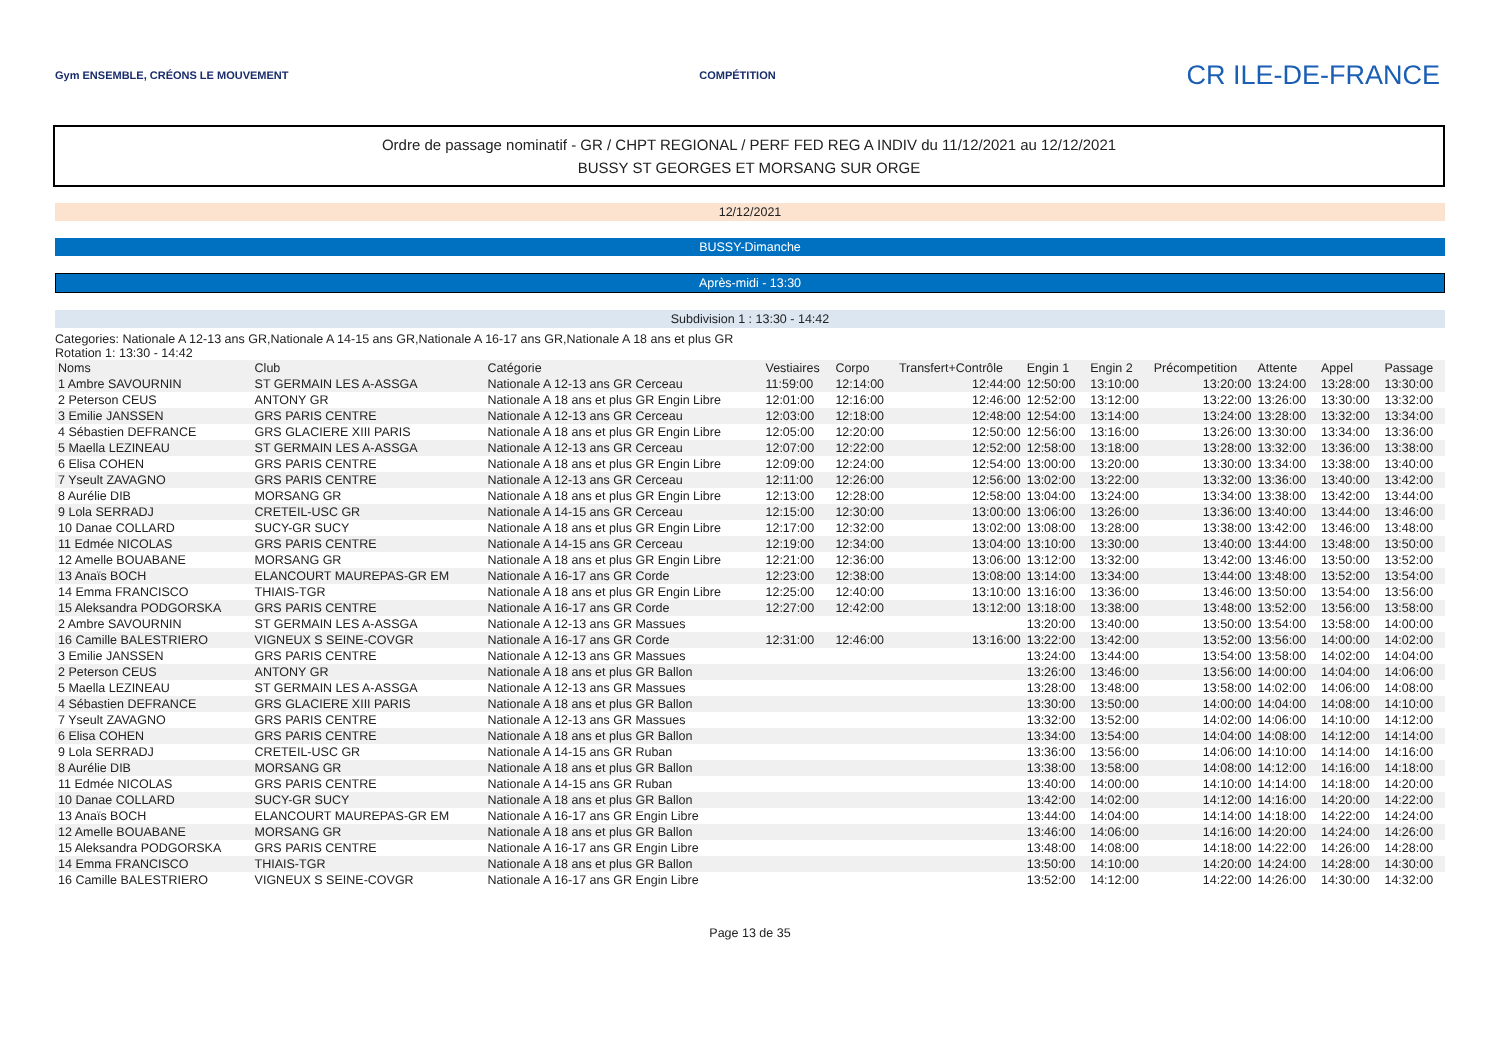Gym ENSEMBLE, CRÉONS LE MOUVEMENT
COMPÉTITION
CR ILE-DE-FRANCE
Ordre de passage nominatif - GR / CHPT REGIONAL / PERF FED REG A INDIV du 11/12/2021 au 12/12/2021
BUSSY ST GEORGES ET MORSANG SUR ORGE
12/12/2021
BUSSY-Dimanche
Après-midi - 13:30
Subdivision 1 : 13:30 - 14:42
Categories: Nationale A 12-13 ans GR,Nationale A 14-15 ans GR,Nationale A 16-17 ans GR,Nationale A 18 ans et plus GR
Rotation 1: 13:30 - 14:42
| Noms | Club | Catégorie | Vestiaires | Corpo | Transfert+Contrôle | Engin 1 | Engin 2 | Précompetition | Attente | Appel | Passage |
| --- | --- | --- | --- | --- | --- | --- | --- | --- | --- | --- | --- |
| 1 Ambre SAVOURNIN | ST GERMAIN LES A-ASSGA | Nationale A 12-13 ans GR Cerceau | 11:59:00 | 12:14:00 | 12:44:00 | 12:50:00 | 13:10:00 | 13:20:00 | 13:24:00 | 13:28:00 | 13:30:00 |
| 2 Peterson CEUS | ANTONY GR | Nationale A 18 ans et plus GR Engin Libre | 12:01:00 | 12:16:00 | 12:46:00 | 12:52:00 | 13:12:00 | 13:22:00 | 13:26:00 | 13:30:00 | 13:32:00 |
| 3 Emilie JANSSEN | GRS PARIS CENTRE | Nationale A 12-13 ans GR Cerceau | 12:03:00 | 12:18:00 | 12:48:00 | 12:54:00 | 13:14:00 | 13:24:00 | 13:28:00 | 13:32:00 | 13:34:00 |
| 4 Sébastien DEFRANCE | GRS GLACIERE XIII PARIS | Nationale A 18 ans et plus GR Engin Libre | 12:05:00 | 12:20:00 | 12:50:00 | 12:56:00 | 13:16:00 | 13:26:00 | 13:30:00 | 13:34:00 | 13:36:00 |
| 5 Maella LEZINEAU | ST GERMAIN LES A-ASSGA | Nationale A 12-13 ans GR Cerceau | 12:07:00 | 12:22:00 | 12:52:00 | 12:58:00 | 13:18:00 | 13:28:00 | 13:32:00 | 13:36:00 | 13:38:00 |
| 6 Elisa COHEN | GRS PARIS CENTRE | Nationale A 18 ans et plus GR Engin Libre | 12:09:00 | 12:24:00 | 12:54:00 | 13:00:00 | 13:20:00 | 13:30:00 | 13:34:00 | 13:38:00 | 13:40:00 |
| 7 Yseult ZAVAGNO | GRS PARIS CENTRE | Nationale A 12-13 ans GR Cerceau | 12:11:00 | 12:26:00 | 12:56:00 | 13:02:00 | 13:22:00 | 13:32:00 | 13:36:00 | 13:40:00 | 13:42:00 |
| 8 Aurélie DIB | MORSANG GR | Nationale A 18 ans et plus GR Engin Libre | 12:13:00 | 12:28:00 | 12:58:00 | 13:04:00 | 13:24:00 | 13:34:00 | 13:38:00 | 13:42:00 | 13:44:00 |
| 9 Lola SERRADJ | CRETEIL-USC GR | Nationale A 14-15 ans GR Cerceau | 12:15:00 | 12:30:00 | 13:00:00 | 13:06:00 | 13:26:00 | 13:36:00 | 13:40:00 | 13:44:00 | 13:46:00 |
| 10 Danae COLLARD | SUCY-GR SUCY | Nationale A 18 ans et plus GR Engin Libre | 12:17:00 | 12:32:00 | 13:02:00 | 13:08:00 | 13:28:00 | 13:38:00 | 13:42:00 | 13:46:00 | 13:48:00 |
| 11 Edmée NICOLAS | GRS PARIS CENTRE | Nationale A 14-15 ans GR Cerceau | 12:19:00 | 12:34:00 | 13:04:00 | 13:10:00 | 13:30:00 | 13:40:00 | 13:44:00 | 13:48:00 | 13:50:00 |
| 12 Amelle BOUABANE | MORSANG GR | Nationale A 18 ans et plus GR Engin Libre | 12:21:00 | 12:36:00 | 13:06:00 | 13:12:00 | 13:32:00 | 13:42:00 | 13:46:00 | 13:50:00 | 13:52:00 |
| 13 Anaïs BOCH | ELANCOURT MAUREPAS-GR EM | Nationale A 16-17 ans GR Corde | 12:23:00 | 12:38:00 | 13:08:00 | 13:14:00 | 13:34:00 | 13:44:00 | 13:48:00 | 13:52:00 | 13:54:00 |
| 14 Emma FRANCISCO | THIAIS-TGR | Nationale A 18 ans et plus GR Engin Libre | 12:25:00 | 12:40:00 | 13:10:00 | 13:16:00 | 13:36:00 | 13:46:00 | 13:50:00 | 13:54:00 | 13:56:00 |
| 15 Aleksandra PODGORSKA | GRS PARIS CENTRE | Nationale A 16-17 ans GR Corde | 12:27:00 | 12:42:00 | 13:12:00 | 13:18:00 | 13:38:00 | 13:48:00 | 13:52:00 | 13:56:00 | 13:58:00 |
| 2 Ambre SAVOURNIN | ST GERMAIN LES A-ASSGA | Nationale A 12-13 ans GR Massues | | | | 13:20:00 | 13:40:00 | 13:50:00 | 13:54:00 | 13:58:00 | 14:00:00 |
| 16 Camille BALESTRIERO | VIGNEUX S SEINE-COVGR | Nationale A 16-17 ans GR Corde | 12:31:00 | 12:46:00 | 13:16:00 | 13:22:00 | 13:42:00 | 13:52:00 | 13:56:00 | 14:00:00 | 14:02:00 |
| 3 Emilie JANSSEN | GRS PARIS CENTRE | Nationale A 12-13 ans GR Massues | | | | 13:24:00 | 13:44:00 | 13:54:00 | 13:58:00 | 14:02:00 | 14:04:00 |
| 2 Peterson CEUS | ANTONY GR | Nationale A 18 ans et plus GR Ballon | | | | 13:26:00 | 13:46:00 | 13:56:00 | 14:00:00 | 14:04:00 | 14:06:00 |
| 5 Maella LEZINEAU | ST GERMAIN LES A-ASSGA | Nationale A 12-13 ans GR Massues | | | | 13:28:00 | 13:48:00 | 13:58:00 | 14:02:00 | 14:06:00 | 14:08:00 |
| 4 Sébastien DEFRANCE | GRS GLACIERE XIII PARIS | Nationale A 18 ans et plus GR Ballon | | | | 13:30:00 | 13:50:00 | 14:00:00 | 14:04:00 | 14:08:00 | 14:10:00 |
| 7 Yseult ZAVAGNO | GRS PARIS CENTRE | Nationale A 12-13 ans GR Massues | | | | 13:32:00 | 13:52:00 | 14:02:00 | 14:06:00 | 14:10:00 | 14:12:00 |
| 6 Elisa COHEN | GRS PARIS CENTRE | Nationale A 18 ans et plus GR Ballon | | | | 13:34:00 | 13:54:00 | 14:04:00 | 14:08:00 | 14:12:00 | 14:14:00 |
| 9 Lola SERRADJ | CRETEIL-USC GR | Nationale A 14-15 ans GR Ruban | | | | 13:36:00 | 13:56:00 | 14:06:00 | 14:10:00 | 14:14:00 | 14:16:00 |
| 8 Aurélie DIB | MORSANG GR | Nationale A 18 ans et plus GR Ballon | | | | 13:38:00 | 13:58:00 | 14:08:00 | 14:12:00 | 14:16:00 | 14:18:00 |
| 11 Edmée NICOLAS | GRS PARIS CENTRE | Nationale A 14-15 ans GR Ruban | | | | 13:40:00 | 14:00:00 | 14:10:00 | 14:14:00 | 14:18:00 | 14:20:00 |
| 10 Danae COLLARD | SUCY-GR SUCY | Nationale A 18 ans et plus GR Ballon | | | | 13:42:00 | 14:02:00 | 14:12:00 | 14:16:00 | 14:20:00 | 14:22:00 |
| 13 Anaïs BOCH | ELANCOURT MAUREPAS-GR EM | Nationale A 16-17 ans GR Engin Libre | | | | 13:44:00 | 14:04:00 | 14:14:00 | 14:18:00 | 14:22:00 | 14:24:00 |
| 12 Amelle BOUABANE | MORSANG GR | Nationale A 18 ans et plus GR Ballon | | | | 13:46:00 | 14:06:00 | 14:16:00 | 14:20:00 | 14:24:00 | 14:26:00 |
| 15 Aleksandra PODGORSKA | GRS PARIS CENTRE | Nationale A 16-17 ans GR Engin Libre | | | | 13:48:00 | 14:08:00 | 14:18:00 | 14:22:00 | 14:26:00 | 14:28:00 |
| 14 Emma FRANCISCO | THIAIS-TGR | Nationale A 18 ans et plus GR Ballon | | | | 13:50:00 | 14:10:00 | 14:20:00 | 14:24:00 | 14:28:00 | 14:30:00 |
| 16 Camille BALESTRIERO | VIGNEUX S SEINE-COVGR | Nationale A 16-17 ans GR Engin Libre | | | | 13:52:00 | 14:12:00 | 14:22:00 | 14:26:00 | 14:30:00 | 14:32:00 |
Page 13 de 35